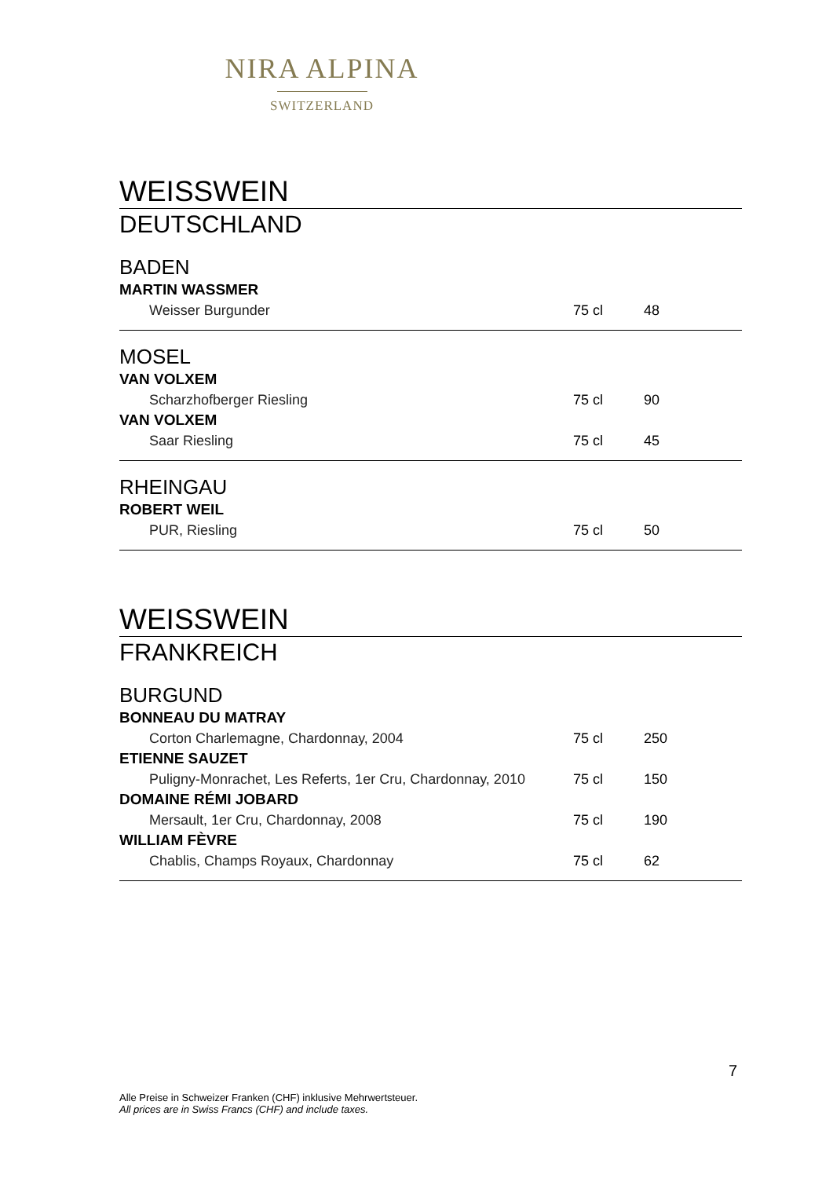NIRA ALPINA
SWITZERLAND
WEISSWEIN
DEUTSCHLAND
BADEN
| MARTIN WASSMER | | |
| Weisser Burgunder | 75 cl | 48 |
MOSEL
| VAN VOLXEM | | |
| Scharzhofberger Riesling | 75 cl | 90 |
| VAN VOLXEM | | |
| Saar Riesling | 75 cl | 45 |
RHEINGAU
| ROBERT WEIL | | |
| PUR, Riesling | 75 cl | 50 |
WEISSWEIN
FRANKREICH
BURGUND
| BONNEAU DU MATRAY | | |
| Corton Charlemagne, Chardonnay, 2004 | 75 cl | 250 |
| ETIENNE SAUZET | | |
| Puligny-Monrachet, Les Referts, 1er Cru, Chardonnay, 2010 | 75 cl | 150 |
| DOMAINE RÉMI JOBARD | | |
| Mersault, 1er Cru, Chardonnay, 2008 | 75 cl | 190 |
| WILLIAM FÈVRE | | |
| Chablis, Champs Royaux, Chardonnay | 75 cl | 62 |
7
Alle Preise in Schweizer Franken (CHF) inklusive Mehrwertsteuer.
All prices are in Swiss Francs (CHF) and include taxes.